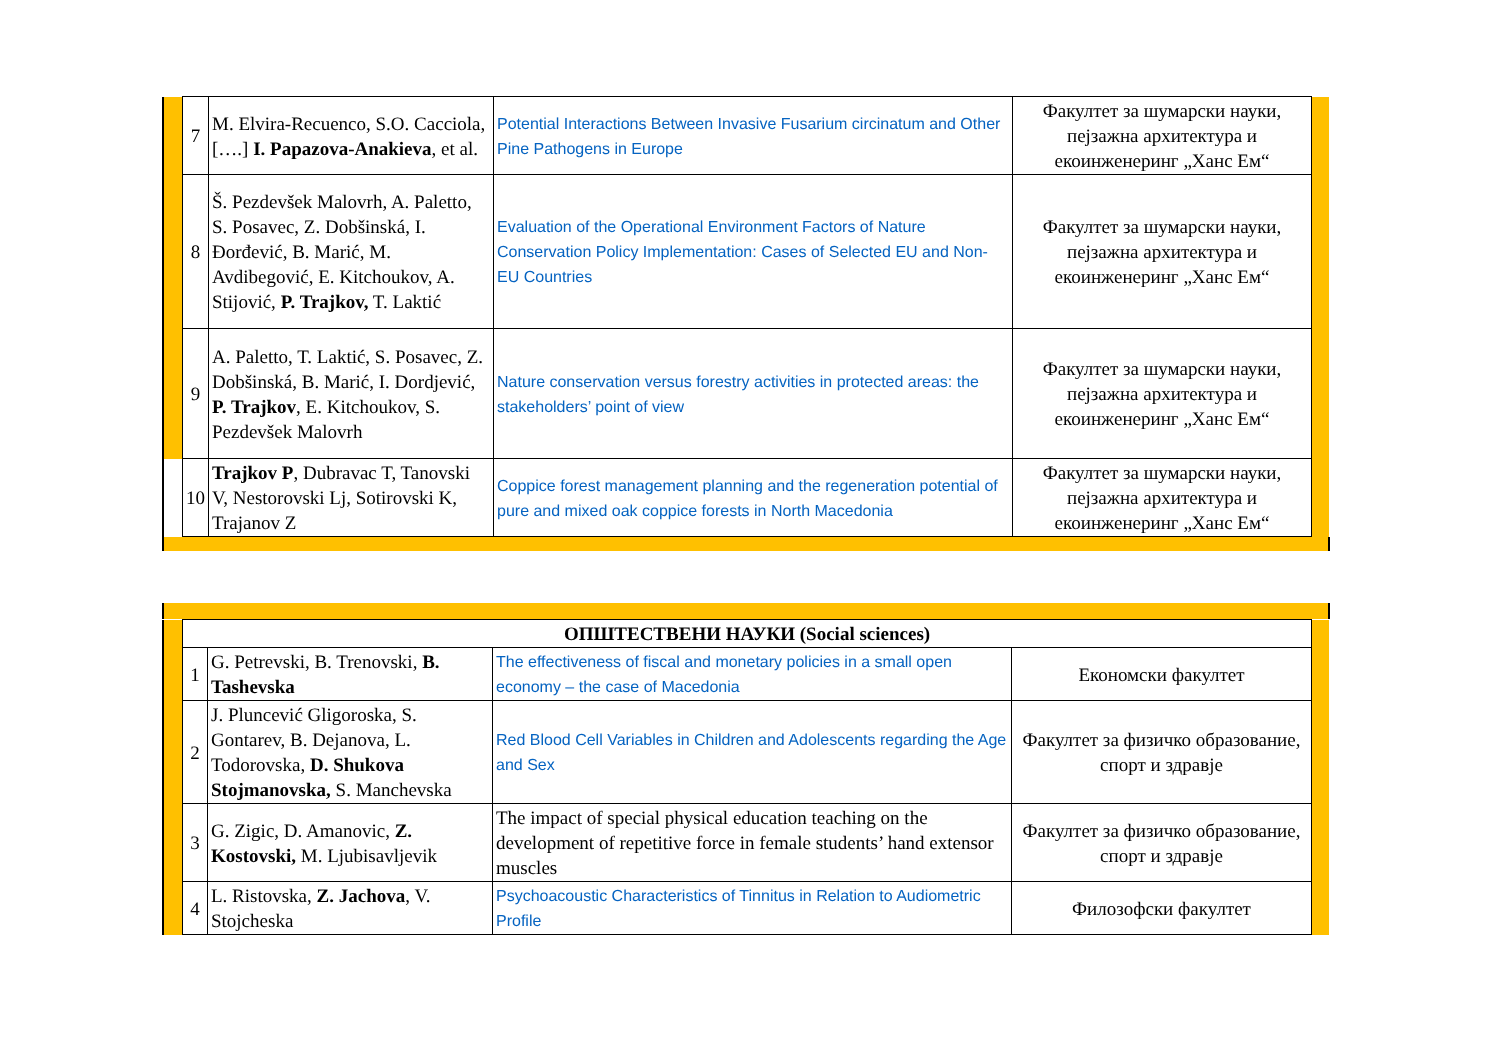| | 7 | M. Elvira-Recuenco, S.O. Cacciola, [….] I. Papazova-Anakieva , et al. | Potential Interactions Between Invasive Fusarium circinatum and Other Pine Pathogens in Europe | Факултет за шумарски науки, пејзажна архитектура и екоинженеринг „Ханс Ем“ | |
| | 8 | Š. Pezdevšek Malovrh, A. Paletto, S. Posavec, Z. Dobšinská, I. Đorđević, B. Marić, M. Avdibegović, E. Kitchoukov, A. Stijović, P. Trajkov, T. Laktić | Evaluation of the Operational Environment Factors of Nature Conservation Policy Implementation: Cases of Selected EU and Non-EU Countries | Факултет за шумарски науки, пејзажна архитектура и екоинженеринг „Ханс Ем“ | |
| | 9 | A. Paletto, T. Laktić, S. Posavec, Z. Dobšinská, B. Marić, I. Dordjević, P. Trajkov , E. Kitchoukov, S. Pezdevšek Malovrh | Nature conservation versus forestry activities in protected areas: the stakeholders’ point of view | Факултет за шумарски науки, пејзажна архитектура и екоинженеринг „Ханс Ем“ | |
| | 10 | Trajkov P , Dubravac T, Tanovski V, Nestorovski Lj, Sotirovski K, Trajanov Z | Coppice forest management planning and the regeneration potential of pure and mixed oak coppice forests in North Macedonia | Факултет за шумарски науки, пејзажна архитектура и екоинженеринг „Ханс Ем“ | |
| | ОПШТЕСТВЕНИ НАУКИ (Social sciences) | | | | |
| | 1 | G. Petrevski, B. Trenovski, B. Tashevska | The effectiveness of fiscal and monetary policies in a small open economy – the case of Macedonia | Економски факултет | |
| | 2 | J. Pluncević Gligoroska, S. Gontarev, B. Dejanova, L. Todorovska, D. Shukova Stojmanovska, S. Manchevska | Red Blood Cell Variables in Children and Adolescents regarding the Age and Sex | Факултет за физичко образование, спорт и здравје | |
| | 3 | G. Zigic, D. Amanovic, Z. Kostovski, M. Ljubisavljevik | The impact of special physical education teaching on the development of repetitive force in female students’ hand extensor muscles | Факултет за физичко образование, спорт и здравје | |
| | 4 | L. Ristovska, Z. Jachova , V. Stojcheska | Psychoacoustic Characteristics of Tinnitus in Relation to Audiometric Profile | Филозофски факултет | |